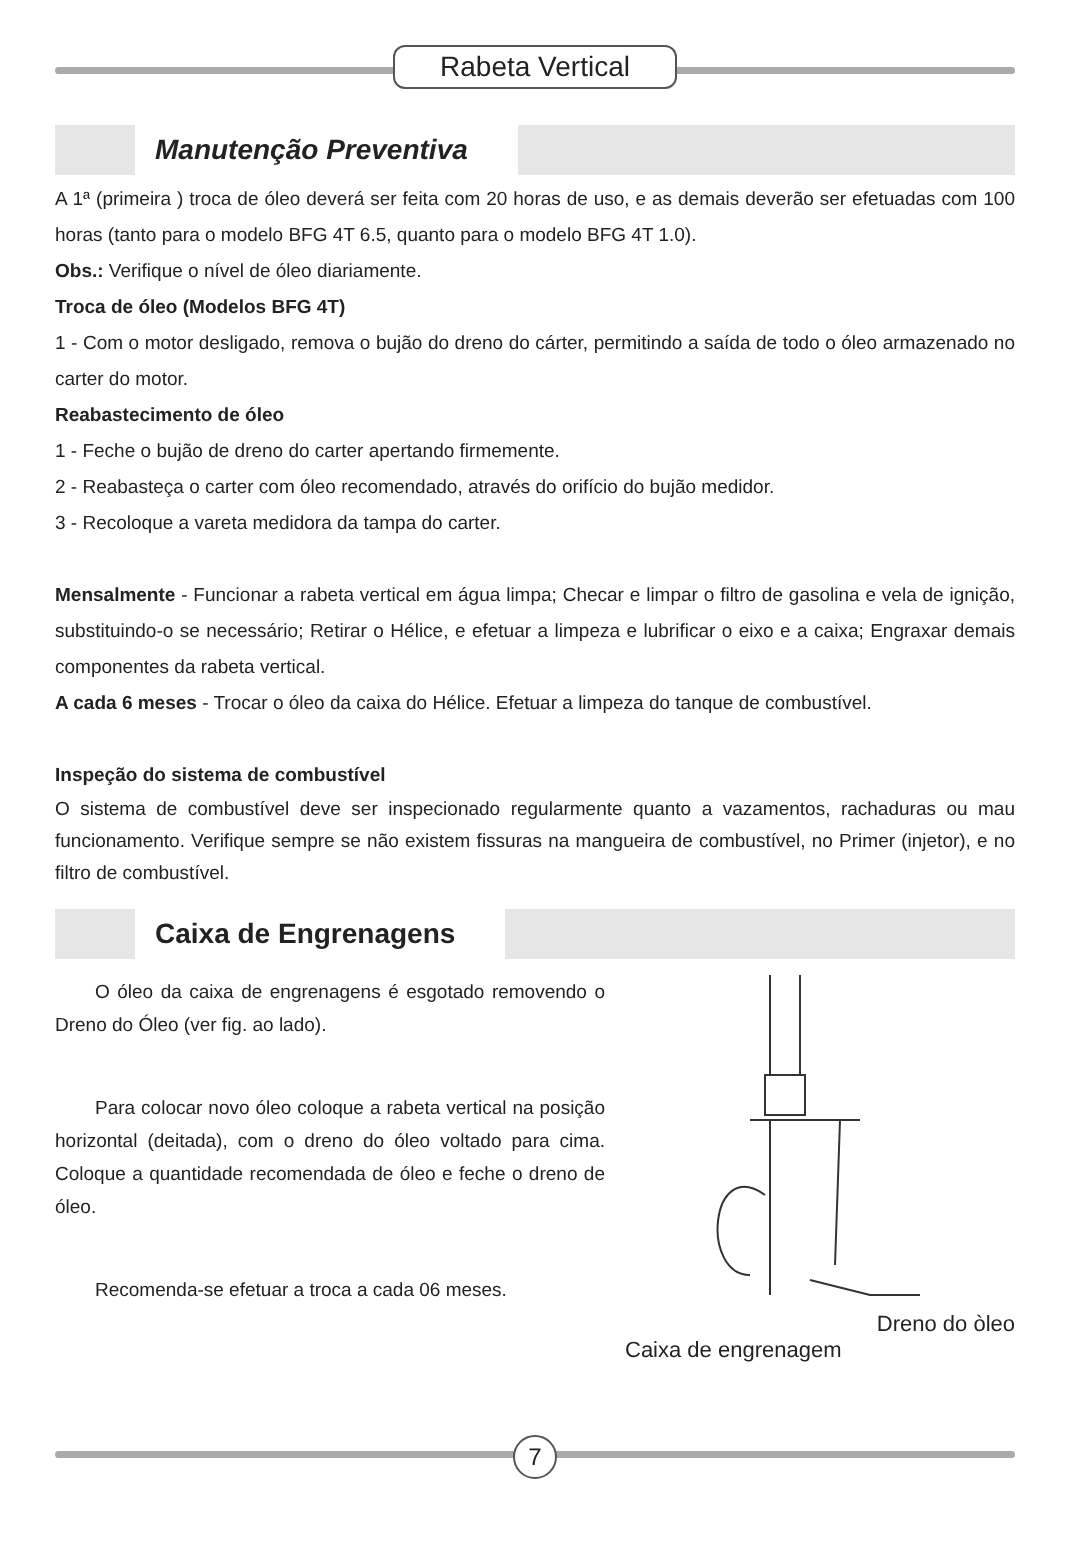Rabeta Vertical
Manutenção Preventiva
A 1ª (primeira ) troca de óleo deverá ser feita com 20 horas de uso, e as demais deverão ser efetuadas com 100 horas (tanto para o modelo BFG 4T 6.5, quanto para o modelo BFG 4T 1.0).
Obs.: Verifique o nível de óleo diariamente.
Troca de óleo (Modelos BFG 4T)
1 - Com o motor desligado, remova o bujão do dreno do cárter, permitindo a saída de todo o óleo armazenado no carter do motor.
Reabastecimento de óleo
1 - Feche o bujão de dreno do carter apertando firmemente.
2 - Reabasteça o carter com óleo recomendado, através do orifício do bujão medidor.
3 - Recoloque a vareta medidora da tampa do carter.
Mensalmente - Funcionar a rabeta vertical em água limpa; Checar e limpar o filtro de gasolina e vela de ignição, substituindo-o se necessário; Retirar o Hélice, e efetuar a limpeza e lubrificar o eixo e a caixa; Engraxar demais componentes da rabeta vertical.
A cada 6 meses - Trocar o óleo da caixa do Hélice. Efetuar a limpeza do tanque de combustível.
Inspeção do sistema de combustível
O sistema de combustível deve ser inspecionado regularmente quanto a vazamentos, rachaduras ou mau funcionamento. Verifique sempre se não existem fissuras na mangueira de combustível, no Primer (injetor), e no filtro de combustível.
Caixa de Engrenagens
O óleo da caixa de engrenagens é esgotado removendo o Dreno do Óleo (ver fig. ao lado).
Para colocar novo óleo coloque a rabeta vertical na posição horizontal (deitada), com o dreno do óleo voltado para cima. Coloque a quantidade recomendada de óleo e feche o dreno de óleo.
Recomenda-se efetuar a troca a cada 06 meses.
Dreno do òleo
Caixa de engrenagem
7